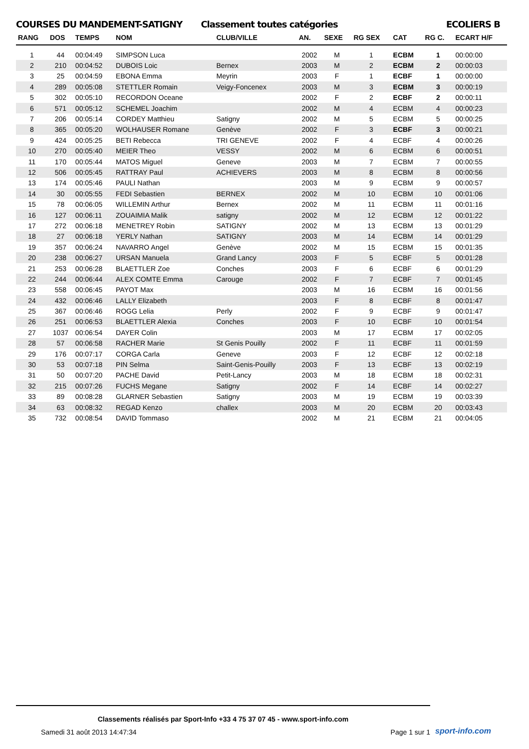COURSES DU MANDEMENT-SATIGNY Classement toutes catégories ECOLIERS B
| RANG | DOS | TEMPS | NOM | CLUB/VILLE | AN. | SEXE | RG SEX | CAT | RG C. | ECART H/F |
| --- | --- | --- | --- | --- | --- | --- | --- | --- | --- | --- |
| 1 | 44 | 00:04:49 | SIMPSON Luca | | 2002 | M | 1 | ECBM | 1 | 00:00:00 |
| 2 | 210 | 00:04:52 | DUBOIS Loic | Bernex | 2003 | M | 2 | ECBM | 2 | 00:00:03 |
| 3 | 25 | 00:04:59 | EBONA Emma | Meyrin | 2003 | F | 1 | ECBF | 1 | 00:00:00 |
| 4 | 289 | 00:05:08 | STETTLER Romain | Veigy-Foncenex | 2003 | M | 3 | ECBM | 3 | 00:00:19 |
| 5 | 302 | 00:05:10 | RECORDON Oceane | | 2002 | F | 2 | ECBF | 2 | 00:00:11 |
| 6 | 571 | 00:05:12 | SCHEMEL Joachim | | 2002 | M | 4 | ECBM | 4 | 00:00:23 |
| 7 | 206 | 00:05:14 | CORDEY Matthieu | Satigny | 2002 | M | 5 | ECBM | 5 | 00:00:25 |
| 8 | 365 | 00:05:20 | WOLHAUSER Romane | Genève | 2002 | F | 3 | ECBF | 3 | 00:00:21 |
| 9 | 424 | 00:05:25 | BETI Rebecca | TRI GENEVE | 2002 | F | 4 | ECBF | 4 | 00:00:26 |
| 10 | 270 | 00:05:40 | MEIER Theo | VESSY | 2002 | M | 6 | ECBM | 6 | 00:00:51 |
| 11 | 170 | 00:05:44 | MATOS Miguel | Geneve | 2003 | M | 7 | ECBM | 7 | 00:00:55 |
| 12 | 506 | 00:05:45 | RATTRAY Paul | ACHIEVERS | 2003 | M | 8 | ECBM | 8 | 00:00:56 |
| 13 | 174 | 00:05:46 | PAULI Nathan | | 2003 | M | 9 | ECBM | 9 | 00:00:57 |
| 14 | 30 | 00:05:55 | FEDI Sebastien | BERNEX | 2002 | M | 10 | ECBM | 10 | 00:01:06 |
| 15 | 78 | 00:06:05 | WILLEMIN Arthur | Bernex | 2002 | M | 11 | ECBM | 11 | 00:01:16 |
| 16 | 127 | 00:06:11 | ZOUAIMIA Malik | satigny | 2002 | M | 12 | ECBM | 12 | 00:01:22 |
| 17 | 272 | 00:06:18 | MENETREY Robin | SATIGNY | 2002 | M | 13 | ECBM | 13 | 00:01:29 |
| 18 | 27 | 00:06:18 | YERLY Nathan | SATIGNY | 2003 | M | 14 | ECBM | 14 | 00:01:29 |
| 19 | 357 | 00:06:24 | NAVARRO Angel | Genève | 2002 | M | 15 | ECBM | 15 | 00:01:35 |
| 20 | 238 | 00:06:27 | URSAN Manuela | Grand Lancy | 2003 | F | 5 | ECBF | 5 | 00:01:28 |
| 21 | 253 | 00:06:28 | BLAETTLER Zoe | Conches | 2003 | F | 6 | ECBF | 6 | 00:01:29 |
| 22 | 244 | 00:06:44 | ALEX COMTE Emma | Carouge | 2002 | F | 7 | ECBF | 7 | 00:01:45 |
| 23 | 558 | 00:06:45 | PAYOT Max | | 2003 | M | 16 | ECBM | 16 | 00:01:56 |
| 24 | 432 | 00:06:46 | LALLY Elizabeth | | 2003 | F | 8 | ECBF | 8 | 00:01:47 |
| 25 | 367 | 00:06:46 | ROGG Lelia | Perly | 2002 | F | 9 | ECBF | 9 | 00:01:47 |
| 26 | 251 | 00:06:53 | BLAETTLER Alexia | Conches | 2003 | F | 10 | ECBF | 10 | 00:01:54 |
| 27 | 1037 | 00:06:54 | DAYER Colin | | 2003 | M | 17 | ECBM | 17 | 00:02:05 |
| 28 | 57 | 00:06:58 | RACHER Marie | St Genis Pouilly | 2002 | F | 11 | ECBF | 11 | 00:01:59 |
| 29 | 176 | 00:07:17 | CORGA Carla | Geneve | 2003 | F | 12 | ECBF | 12 | 00:02:18 |
| 30 | 53 | 00:07:18 | PIN Selma | Saint-Genis-Pouilly | 2003 | F | 13 | ECBF | 13 | 00:02:19 |
| 31 | 50 | 00:07:20 | PACHE David | Petit-Lancy | 2003 | M | 18 | ECBM | 18 | 00:02:31 |
| 32 | 215 | 00:07:26 | FUCHS Megane | Satigny | 2002 | F | 14 | ECBF | 14 | 00:02:27 |
| 33 | 89 | 00:08:28 | GLARNER Sebastien | Satigny | 2003 | M | 19 | ECBM | 19 | 00:03:39 |
| 34 | 63 | 00:08:32 | REGAD Kenzo | challex | 2003 | M | 20 | ECBM | 20 | 00:03:43 |
| 35 | 732 | 00:08:54 | DAVID Tommaso | | 2002 | M | 21 | ECBM | 21 | 00:04:05 |
Classements réalisés par Sport-Info +33 4 75 37 07 45 - www.sport-info.com
Samedi 31 août 2013 14:47:34 Page 1 sur 1
sport-info.com